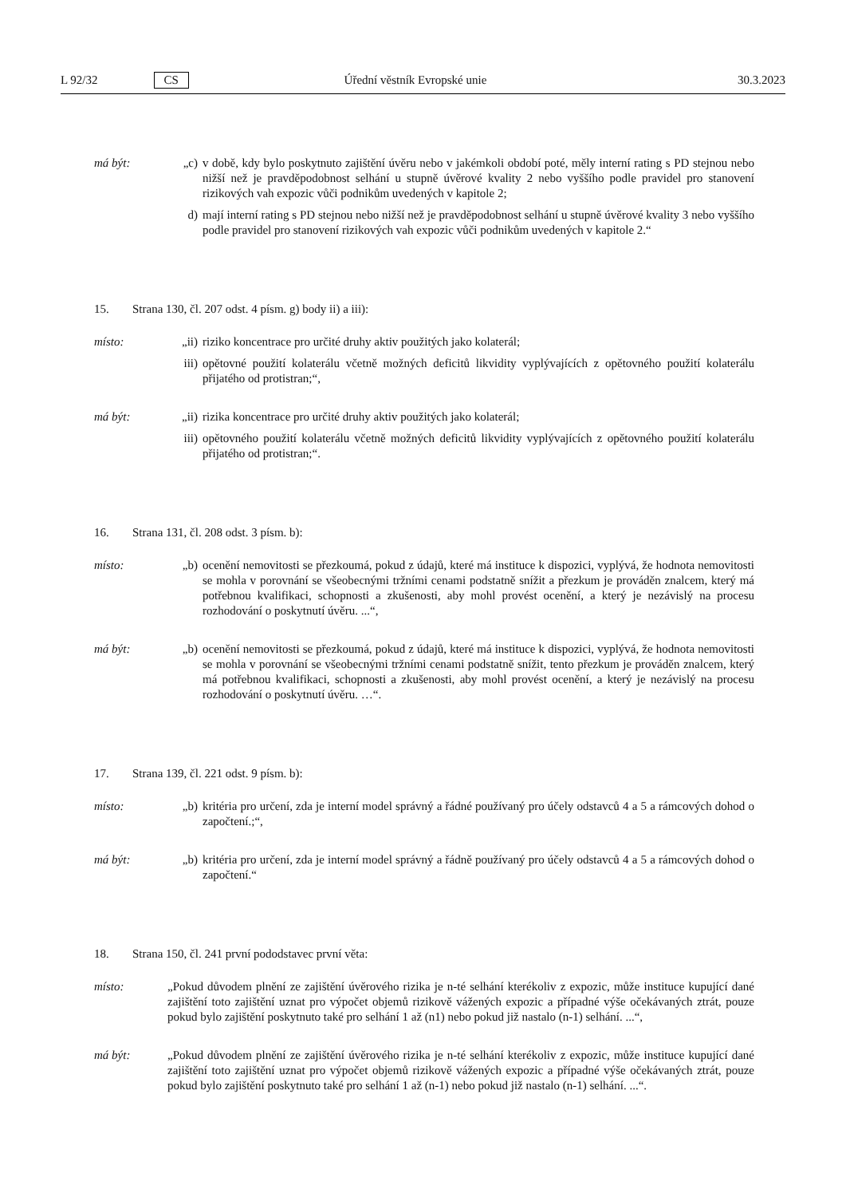L 92/32 CS Úřední věstník Evropské unie 30.3.2023
má být: „c) v době, kdy bylo poskytnuto zajištění úvěru nebo v jakémkoli období poté, měly interní rating s PD stejnou nebo nižší než je pravděpodobnost selhání u stupně úvěrové kvality 2 nebo vyššího podle pravidel pro stanovení rizikových vah expozic vůči podnikům uvedených v kapitole 2;
d) mají interní rating s PD stejnou nebo nižší než je pravděpodobnost selhání u stupně úvěrové kvality 3 nebo vyššího podle pravidel pro stanovení rizikových vah expozic vůči podnikům uvedených v kapitole 2.“
15. Strana 130, čl. 207 odst. 4 písm. g) body ii) a iii):
místo: „ii) riziko koncentrace pro určité druhy aktiv použitých jako kolaterál;
iii) opětovné použití kolaterálu včetně možných deficitů likvidity vyplývajících z opětovného použití kolaterálu přijatého od protistran;“,
má být: „ii) rizika koncentrace pro určité druhy aktiv použitých jako kolaterál;
iii) opětovného použití kolaterálu včetně možných deficitů likvidity vyplývajících z opětovného použití kolaterálu přijatého od protistran;“.
16. Strana 131, čl. 208 odst. 3 písm. b):
místo: „b) ocenění nemovitosti se přezkoumá, pokud z údajů, které má instituce k dispozici, vyplývá, že hodnota nemovitosti se mohla v porovnání se všeobecnými tržními cenami podstatně snížit a přezkum je prováděn znalcem, který má potřebnou kvalifikaci, schopnosti a zkušenosti, aby mohl provést ocenění, a který je nezávislý na procesu rozhodování o poskytnutí úvěru. ...“,
má být: „b) ocenění nemovitosti se přezkoumá, pokud z údajů, které má instituce k dispozici, vyplývá, že hodnota nemovitosti se mohla v porovnání se všeobecnými tržními cenami podstatně snížit, tento přezkum je prováděn znalcem, který má potřebnou kvalifikaci, schopnosti a zkušenosti, aby mohl provést ocenění, a který je nezávislý na procesu rozhodování o poskytnutí úvěru. …“.
17. Strana 139, čl. 221 odst. 9 písm. b):
místo: „b) kritéria pro určení, zda je interní model správný a řádné používaný pro účely odstavců 4 a 5 a rámcových dohod o započtení.;“,
má být: „b) kritéria pro určení, zda je interní model správný a řádně používaný pro účely odstavců 4 a 5 a rámcových dohod o započtení.“
18. Strana 150, čl. 241 první pododstavec první věta:
místo: „Pokud důvodem plnění ze zajištění úvěrového rizika je n-té selhání kterékoliv z expozic, může instituce kupující dané zajištění toto zajištění uznat pro výpočet objemů rizikově vážených expozic a případné výše očekávaných ztrát, pouze pokud bylo zajištění poskytnuto také pro selhání 1 až (n1) nebo pokud již nastalo (n-1) selhání. ...“,
má být: „Pokud důvodem plnění ze zajištění úvěrového rizika je n-té selhání kterékoliv z expozic, může instituce kupující dané zajištění toto zajištění uznat pro výpočet objemů rizikově vážených expozic a případné výše očekávaných ztrát, pouze pokud bylo zajištění poskytnuto také pro selhání 1 až (n-1) nebo pokud již nastalo (n-1) selhání. ...“.